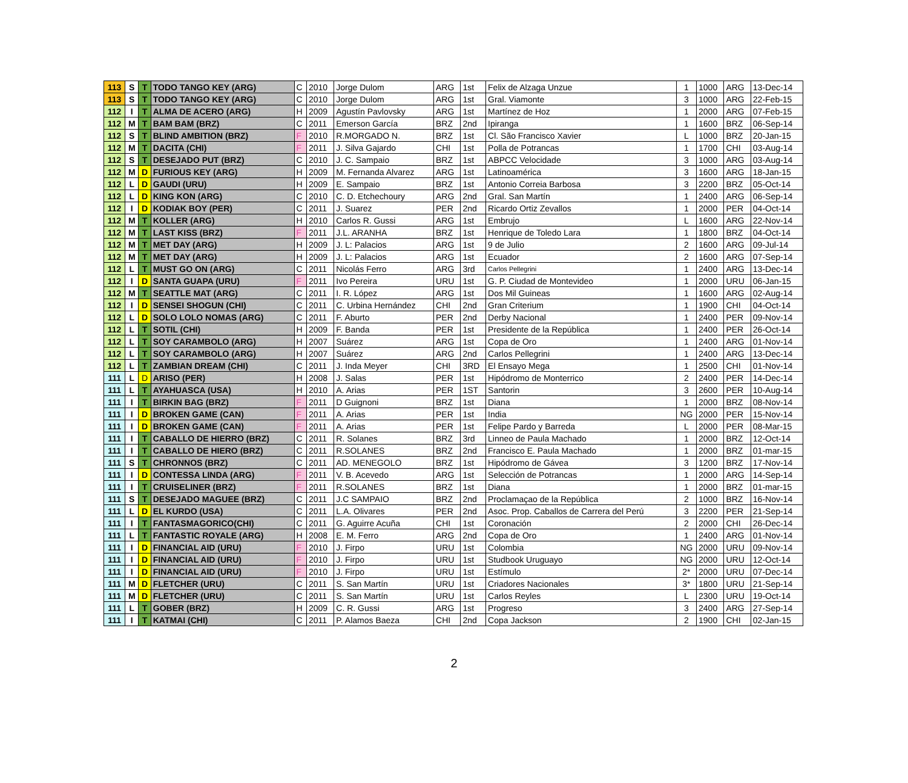| 113 | S | T | TODO TANGO KEY (ARG) | C | 2010 | Jorge Dulom | ARG | 1st | Felix de Alzaga Unzue | 1 | 1000 | ARG | 13-Dec-14 |
| 113 | S | T | TODO TANGO KEY (ARG) | C | 2010 | Jorge Dulom | ARG | 1st | Gral. Viamonte | 3 | 1000 | ARG | 22-Feb-15 |
| 112 | I | T | ALMA DE ACERO (ARG) | H | 2009 | Agustín Pavlovsky | ARG | 1st | Martínez de Hoz | 1 | 2000 | ARG | 07-Feb-15 |
| 112 | M | T | BAM BAM (BRZ) | C | 2011 | Emerson García | BRZ | 2nd | Ipiranga | 1 | 1600 | BRZ | 06-Sep-14 |
| 112 | S | T | BLIND AMBITION (BRZ) | F | 2010 | R.MORGADO N. | BRZ | 1st | Cl. São Francisco Xavier | L | 1000 | BRZ | 20-Jan-15 |
| 112 | M | T | DACITA (CHI) | F | 2011 | J. Silva Gajardo | CHI | 1st | Polla de Potrancas | 1 | 1700 | CHI | 03-Aug-14 |
| 112 | S | T | DESEJADO PUT (BRZ) | C | 2010 | J. C. Sampaio | BRZ | 1st | ABPCC Velocidade | 3 | 1000 | ARG | 03-Aug-14 |
| 112 | M | D | FURIOUS KEY (ARG) | H | 2009 | M. Fernanda Alvarez | ARG | 1st | Latinoamérica | 3 | 1600 | ARG | 18-Jan-15 |
| 112 | L | D | GAUDI (URU) | H | 2009 | E. Sampaio | BRZ | 1st | Antonio Correia Barbosa | 3 | 2200 | BRZ | 05-Oct-14 |
| 112 | L | D | KING KON (ARG) | C | 2010 | C. D. Etchechoury | ARG | 2nd | Gral. San Martín | 1 | 2400 | ARG | 06-Sep-14 |
| 112 | I | D | KODIAK BOY (PER) | C | 2011 | J. Suarez | PER | 2nd | Ricardo Ortiz Zevallos | 1 | 2000 | PER | 04-Oct-14 |
| 112 | M | T | KOLLER (ARG) | H | 2010 | Carlos R. Gussi | ARG | 1st | Embrujo | L | 1600 | ARG | 22-Nov-14 |
| 112 | M | T | LAST KISS (BRZ) | F | 2011 | J.L. ARANHA | BRZ | 1st | Henrique de Toledo Lara | 1 | 1800 | BRZ | 04-Oct-14 |
| 112 | M | T | MET DAY (ARG) | H | 2009 | J. L: Palacios | ARG | 1st | 9 de Julio | 2 | 1600 | ARG | 09-Jul-14 |
| 112 | M | T | MET DAY (ARG) | H | 2009 | J. L: Palacios | ARG | 1st | Ecuador | 2 | 1600 | ARG | 07-Sep-14 |
| 112 | L | T | MUST GO ON (ARG) | C | 2011 | Nicolás Ferro | ARG | 3rd | Carlos Pellegrini | 1 | 2400 | ARG | 13-Dec-14 |
| 112 | I | D | SANTA GUAPA (URU) | F | 2011 | Ivo Pereira | URU | 1st | G. P. Ciudad de Montevideo | 1 | 2000 | URU | 06-Jan-15 |
| 112 | M | T | SEATTLE MAT (ARG) | C | 2011 | I. R. López | ARG | 1st | Dos Mil Guineas | 1 | 1600 | ARG | 02-Aug-14 |
| 112 | I | D | SENSEI SHOGUN (CHI) | C | 2011 | C. Urbina Hernández | CHI | 2nd | Gran Criterium | 1 | 1900 | CHI | 04-Oct-14 |
| 112 | L | D | SOLO LOLO NOMAS (ARG) | C | 2011 | F. Aburto | PER | 2nd | Derby Nacional | 1 | 2400 | PER | 09-Nov-14 |
| 112 | L | T | SOTIL (CHI) | H | 2009 | F. Banda | PER | 1st | Presidente de la República | 1 | 2400 | PER | 26-Oct-14 |
| 112 | L | T | SOY CARAMBOLO (ARG) | H | 2007 | Suárez | ARG | 1st | Copa de Oro | 1 | 2400 | ARG | 01-Nov-14 |
| 112 | L | T | SOY CARAMBOLO (ARG) | H | 2007 | Suárez | ARG | 2nd | Carlos Pellegrini | 1 | 2400 | ARG | 13-Dec-14 |
| 112 | L | T | ZAMBIAN DREAM (CHI) | C | 2011 | J. Inda Meyer | CHI | 3RD | El Ensayo Mega | 1 | 2500 | CHI | 01-Nov-14 |
| 111 | L | D | ARISO (PER) | H | 2008 | J. Salas | PER | 1st | Hipódromo de Monterrico | 2 | 2400 | PER | 14-Dec-14 |
| 111 | L | T | AYAHUASCA (USA) | H | 2010 | A. Arias | PER | 1ST | Santorin | 3 | 2600 | PER | 10-Aug-14 |
| 111 | I | T | BIRKIN BAG (BRZ) | F | 2011 | D Guignoni | BRZ | 1st | Diana | 1 | 2000 | BRZ | 08-Nov-14 |
| 111 | I | D | BROKEN GAME (CAN) | F | 2011 | A. Arias | PER | 1st | India | NG | 2000 | PER | 15-Nov-14 |
| 111 | I | D | BROKEN GAME (CAN) | F | 2011 | A. Arias | PER | 1st | Felipe Pardo y Barreda | L | 2000 | PER | 08-Mar-15 |
| 111 | I | T | CABALLO DE HIERRO (BRZ) | C | 2011 | R. Solanes | BRZ | 3rd | Linneo de Paula Machado | 1 | 2000 | BRZ | 12-Oct-14 |
| 111 | I | T | CABALLO DE HIERO (BRZ) | C | 2011 | R.SOLANES | BRZ | 2nd | Francisco E. Paula Machado | 1 | 2000 | BRZ | 01-mar-15 |
| 111 | S | T | CHRONNOS (BRZ) | C | 2011 | AD. MENEGOLO | BRZ | 1st | Hipódromo de Gávea | 3 | 1200 | BRZ | 17-Nov-14 |
| 111 | I | D | CONTESSA LINDA (ARG) | F | 2011 | V. B. Acevedo | ARG | 1st | Selección de Potrancas | 1 | 2000 | ARG | 14-Sep-14 |
| 111 | I | T | CRUISELINER (BRZ) | F | 2011 | R.SOLANES | BRZ | 1st | Diana | 1 | 2000 | BRZ | 01-mar-15 |
| 111 | S | T | DESEJADO MAGUEE (BRZ) | C | 2011 | J.C SAMPAIO | BRZ | 2nd | Proclamaçao de la República | 2 | 1000 | BRZ | 16-Nov-14 |
| 111 | L | D | EL KURDO (USA) | C | 2011 | L.A. Olivares | PER | 2nd | Asoc. Prop. Caballos de Carrera del Perú | 3 | 2200 | PER | 21-Sep-14 |
| 111 | I | T | FANTASMAGORICO(CHI) | C | 2011 | G. Aguirre Acuña | CHI | 1st | Coronación | 2 | 2000 | CHI | 26-Dec-14 |
| 111 | L | T | FANTASTIC ROYALE (ARG) | H | 2008 | E. M. Ferro | ARG | 2nd | Copa de Oro | 1 | 2400 | ARG | 01-Nov-14 |
| 111 | I | D | FINANCIAL AID (URU) | F | 2010 | J. Firpo | URU | 1st | Colombia | NG | 2000 | URU | 09-Nov-14 |
| 111 | I | D | FINANCIAL AID (URU) | F | 2010 | J. Firpo | URU | 1st | Studbook Uruguayo | NG | 2000 | URU | 12-Oct-14 |
| 111 | I | D | FINANCIAL AID (URU) | F | 2010 | J. Firpo | URU | 1st | Estímulo | 2* | 2000 | URU | 07-Dec-14 |
| 111 | M | D | FLETCHER (URU) | C | 2011 | S. San Martín | URU | 1st | Criadores Nacionales | 3* | 1800 | URU | 21-Sep-14 |
| 111 | M | D | FLETCHER (URU) | C | 2011 | S. San Martín | URU | 1st | Carlos Reyles | L | 2300 | URU | 19-Oct-14 |
| 111 | L | T | GOBER (BRZ) | H | 2009 | C. R. Gussi | ARG | 1st | Progreso | 3 | 2400 | ARG | 27-Sep-14 |
| 111 | I | T | KATMAI (CHI) | C | 2011 | P. Alamos Baeza | CHI | 2nd | Copa Jackson | 2 | 1900 | CHI | 02-Jan-15 |
2